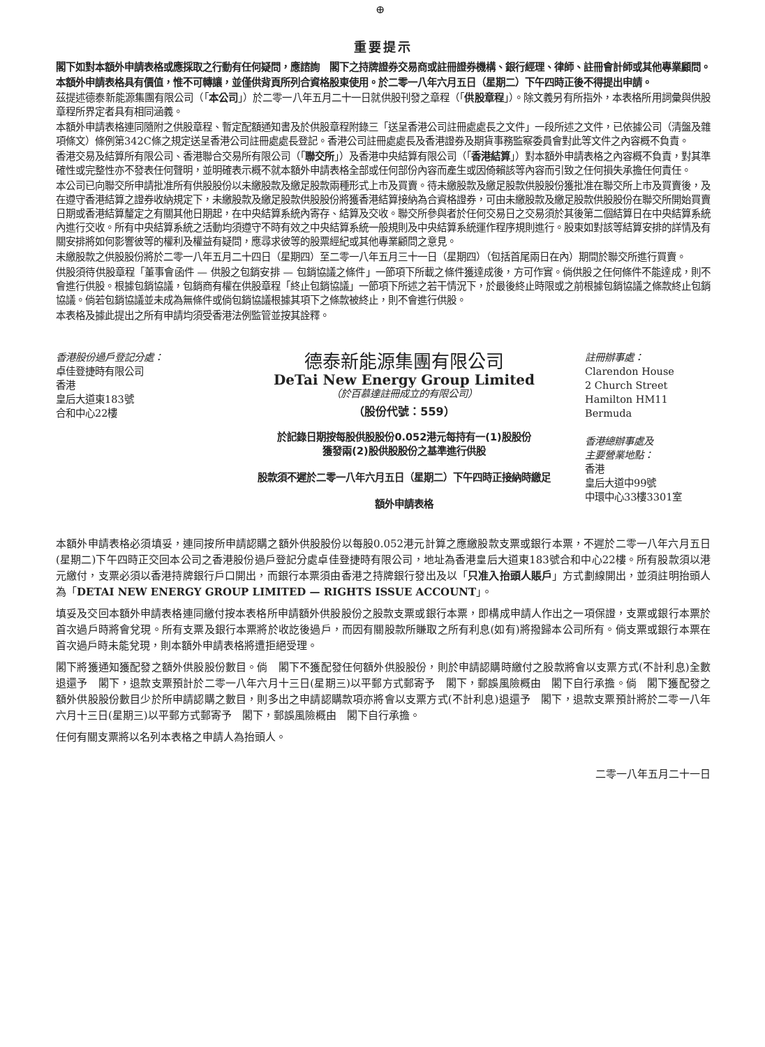⊕
重要提示
閣下如對本額外申請表格或應採取之行動有任何疑問，應諮詢　閣下之持牌證券交易商或註冊證券機構、銀行經理、律師、註冊會計師或其他專業顧問。
本額外申請表格具有價值，惟不可轉讓，並僅供背頁所列合資格股東使用。於二零一八年六月五日（星期二）下午四時正後不得提出申請。
茲提述德泰新能源集團有限公司（「本公司」）於二零一八年五月二十一日就供股刊發之章程（「供股章程」）。除文義另有所指外，本表格所用詞彙與供股章程所界定者具有相同涵義。
本額外申請表格連同隨附之供股章程、暫定配額通知書及於供股章程附錄三「送呈香港公司註冊處處長之文件」一段所述之文件，已依據公司（清盤及雜項條文）條例第342C條之規定送呈香港公司註冊處處長登記。香港公司註冊處處長及香港證券及期貨事務監察委員會對此等文件之內容概不負責。
香港交易及結算所有限公司、香港聯合交易所有限公司（「聯交所」）及香港中央結算有限公司（「香港結算」）對本額外申請表格之內容概不負責，對其準確性或完整性亦不發表任何聲明，並明確表示概不就本額外申請表格全部或任何部份內容而產生或因倚賴該等內容而引致之任何損失承擔任何責任。
本公司已向聯交所申請批准所有供股股份以未繳股款及繳足股款兩種形式上市及買賣。待未繳股款及繳足股款供股股份獲批准在聯交所上市及買賣後，及在遵守香港結算之證券收納規定下，未繳股款及繳足股款供股股份將獲香港結算接納為合資格證券，可由未繳股款及繳足股款供股股份在聯交所開始買賣日期或香港結算釐定之有關其他日期起，在中央結算系統內寄存、結算及交收。聯交所參與者於任何交易日之交易須於其後第二個結算日在中央結算系統內進行交收。所有中央結算系統之活動均須遵守不時有效之中央結算系統一般規則及中央結算系統運作程序規則進行。股東如對該等結算安排的詳情及有關安排將如何影響彼等的權利及權益有疑問，應尋求彼等的股票經紀或其他專業顧問之意見。
未繳股款之供股股份將於二零一八年五月二十四日（星期四）至二零一八年五月三十一日（星期四）（包括首尾兩日在內）期間於聯交所進行買賣。
供股須待供股章程「董事會函件 — 供股之包銷安排 — 包銷協議之條件」一節項下所載之條件獲達成後，方可作實。倘供股之任何條件不能達成，則不會進行供股。根據包銷協議，包銷商有權在供股章程「終止包銷協議」一節項下所述之若干情況下，於最後終止時限或之前根據包銷協議之條款終止包銷協議。倘若包銷協議並未成為無條件或倘包銷協議根據其項下之條款被終止，則不會進行供股。
本表格及據此提出之所有申請均須受香港法例監管並按其詮釋。
香港股份過戶登記分處：
卓佳登捷時有限公司
香港
皇后大道東183號
合和中心22樓
德泰新能源集團有限公司
DeTai New Energy Group Limited
（於百慕達註冊成立的有限公司）
（股份代號：559）
於記錄日期按每股供股股份0.052港元每持有一(1)股股份
獲發兩(2)股供股股份之基準進行供股
股款須不遲於二零一八年六月五日（星期二）下午四時正接納時繳足
額外申請表格
註冊辦事處：
Clarendon House
2 Church Street
Hamilton HM11
Bermuda
香港總辦事處及
主要營業地點：
香港
皇后大道中99號
中環中心33樓3301室
本額外申請表格必須填妥，連同按所申請認購之額外供股股份以每股0.052港元計算之應繳股款支票或銀行本票，不遲於二零一八年六月五日(星期二)下午四時正交回本公司之香港股份過戶登記分處卓佳登捷時有限公司，地址為香港皇后大道東183號合和中心22樓。所有股款須以港元繳付，支票必須以香港持牌銀行戶口開出，而銀行本票須由香港之持牌銀行發出及以「只准入抬頭人賬戶」方式劃線開出，並須註明抬頭人為「DETAI NEW ENERGY GROUP LIMITED — RIGHTS ISSUE ACCOUNT」。
填妥及交回本額外申請表格連同繳付按本表格所申請額外供股股份之股款支票或銀行本票，即構成申請人作出之一項保證，支票或銀行本票於首次過戶時將會兌現。所有支票及銀行本票將於收訖後過戶，而因有關股款所賺取之所有利息(如有)將撥歸本公司所有。倘支票或銀行本票在首次過戶時未能兌現，則本額外申請表格將遭拒絕受理。
閣下將獲通知獲配發之額外供股股份數目。倘　閣下不獲配發任何額外供股股份，則於申請認購時繳付之股款將會以支票方式(不計利息)全數退還予　閣下，退款支票預計於二零一八年六月十三日(星期三)以平郵方式郵寄予　閣下，郵誤風險概由　閣下自行承擔。倘　閣下獲配發之額外供股股份數目少於所申請認購之數目，則多出之申請認購款項亦將會以支票方式(不計利息)退還予　閣下，退款支票預計將於二零一八年六月十三日(星期三)以平郵方式郵寄予　閣下，郵誤風險概由　閣下自行承擔。
任何有關支票將以名列本表格之申請人為抬頭人。
二零一八年五月二十一日